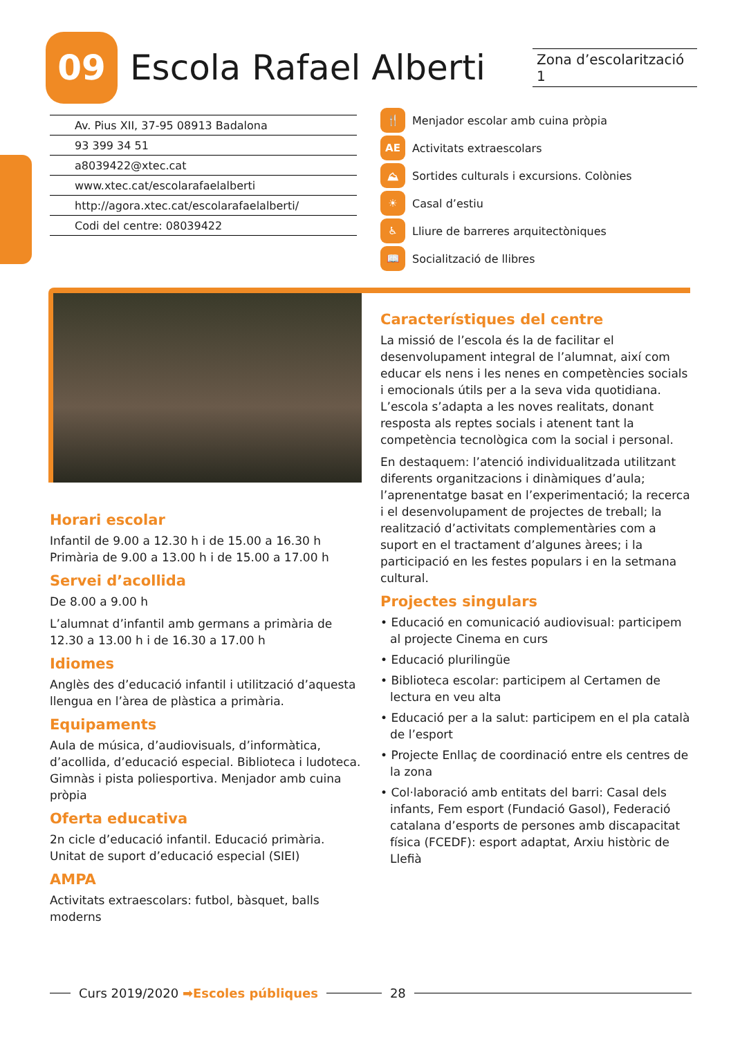09
Escola Rafael Alberti
Zona d’escolarització 1
Av. Pius XII, 37-95 08913 Badalona
93 399 34 51
a8039422@xtec.cat
www.xtec.cat/escolarafaelalberti
http://agora.xtec.cat/escolarafaelalberti/
Codi del centre: 08039422
🍴 Menjador escolar amb cuina pròpia
AE Activitats extraescolars
⛰ Sortides culturals i excursions. Colònies
☀ Casal d’estiu
♿ Lliure de barreres arquitectòniques
📖 Socialització de llibres
Horari escolar
Infantil de 9.00 a 12.30 h i de 15.00 a 16.30 h
Primària de 9.00 a 13.00 h i de 15.00 a 17.00 h
Servei d’acollida
De 8.00 a 9.00 h
L’alumnat d’infantil amb germans a primària de 12.30 a 13.00 h i de 16.30 a 17.00 h
Idiomes
Anglès des d’educació infantil i utilització d’aquesta llengua en l’àrea de plàstica a primària.
Equipaments
Aula de música, d’audiovisuals, d’informàtica, d’acollida, d’educació especial. Biblioteca i ludoteca. Gimnàs i pista poliesportiva. Menjador amb cuina pròpia
Oferta educativa
2n cicle d’educació infantil. Educació primària. Unitat de suport d’educació especial (SIEI)
AMPA
Activitats extraescolars: futbol, bàsquet, balls moderns
Característiques del centre
La missió de l’escola és la de facilitar el desenvolupament integral de l’alumnat, així com educar els nens i les nenes en competències socials i emocionals útils per a la seva vida quotidiana. L’escola s’adapta a les noves realitats, donant resposta als reptes socials i atenent tant la competència tecnològica com la social i personal.
En destaquem: l’atenció individualitzada utilitzant diferents organitzacions i dinàmiques d’aula; l’aprenentatge basat en l’experimentació; la recerca i el desenvolupament de projectes de treball; la realització d’activitats complementàries com a suport en el tractament d’algunes àrees; i la participació en les festes populars i en la setmana cultural.
Projectes singulars
• Educació en comunicació audiovisual: participem al projecte Cinema en curs
• Educació plurilingüe
• Biblioteca escolar: participem al Certamen de lectura en veu alta
• Educació per a la salut: participem en el pla català de l’esport
• Projecte Enllaç de coordinació entre els centres de la zona
• Col·laboració amb entitats del barri: Casal dels infants, Fem esport (Fundació Gasol), Federació catalana d’esports de persones amb discapacitat física (FCEDF): esport adaptat, Arxiu històric de Llefià
Curs 2019/2020 ➡Escoles públiques 28